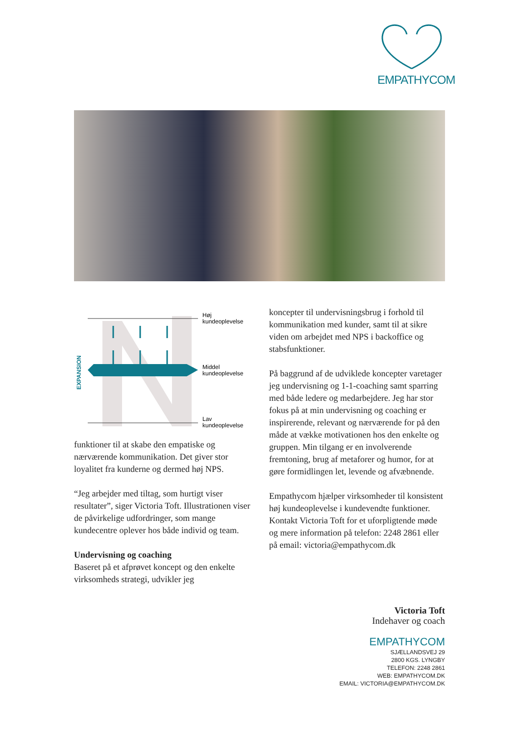EMPATHYCOM
Høj
kundeoplevelse
Middel
kundeoplevelse
Lav
kundeoplevelse
EXPANSION
funktioner til at skabe den empatiske og nærværende kommunikation. Det giver stor loyalitet fra kunderne og dermed høj NPS.
“Jeg arbejder med tiltag, som hurtigt viser resultater”, siger Victoria Toft. Illustrationen viser de påvirkelige udfordringer, som mange kundecentre oplever hos både individ og team.
Undervisning og coaching
Baseret på et afprøvet koncept og den enkelte virksomheds strategi, udvikler jeg
koncepter til undervisningsbrug i forhold til kommunikation med kunder, samt til at sikre viden om arbejdet med NPS i backoffice og stabsfunktioner.
På baggrund af de udviklede koncepter varetager jeg undervisning og 1-1-coaching samt sparring med både ledere og medarbejdere. Jeg har stor fokus på at min undervisning og coaching er inspirerende, relevant og nærværende for på den måde at vække motivationen hos den enkelte og gruppen. Min tilgang er en involverende fremtoning, brug af metaforer og humor, for at gøre formidlingen let, levende og afvæbnende.
Empathycom hjælper virksomheder til konsistent høj kundeoplevelse i kundevendte funktioner. Kontakt Victoria Toft for et uforpligtende møde og mere information på telefon: 2248 2861 eller på email: victoria@empathycom.dk
Victoria Toft
Indehaver og coach
EMPATHYCOM
SJÆLLANDSVEJ 29
2800 KGS. LYNGBY
TELEFON: 2248 2861
WEB: EMPATHYCOM.DK
EMAIL: VICTORIA@EMPATHYCOM.DK